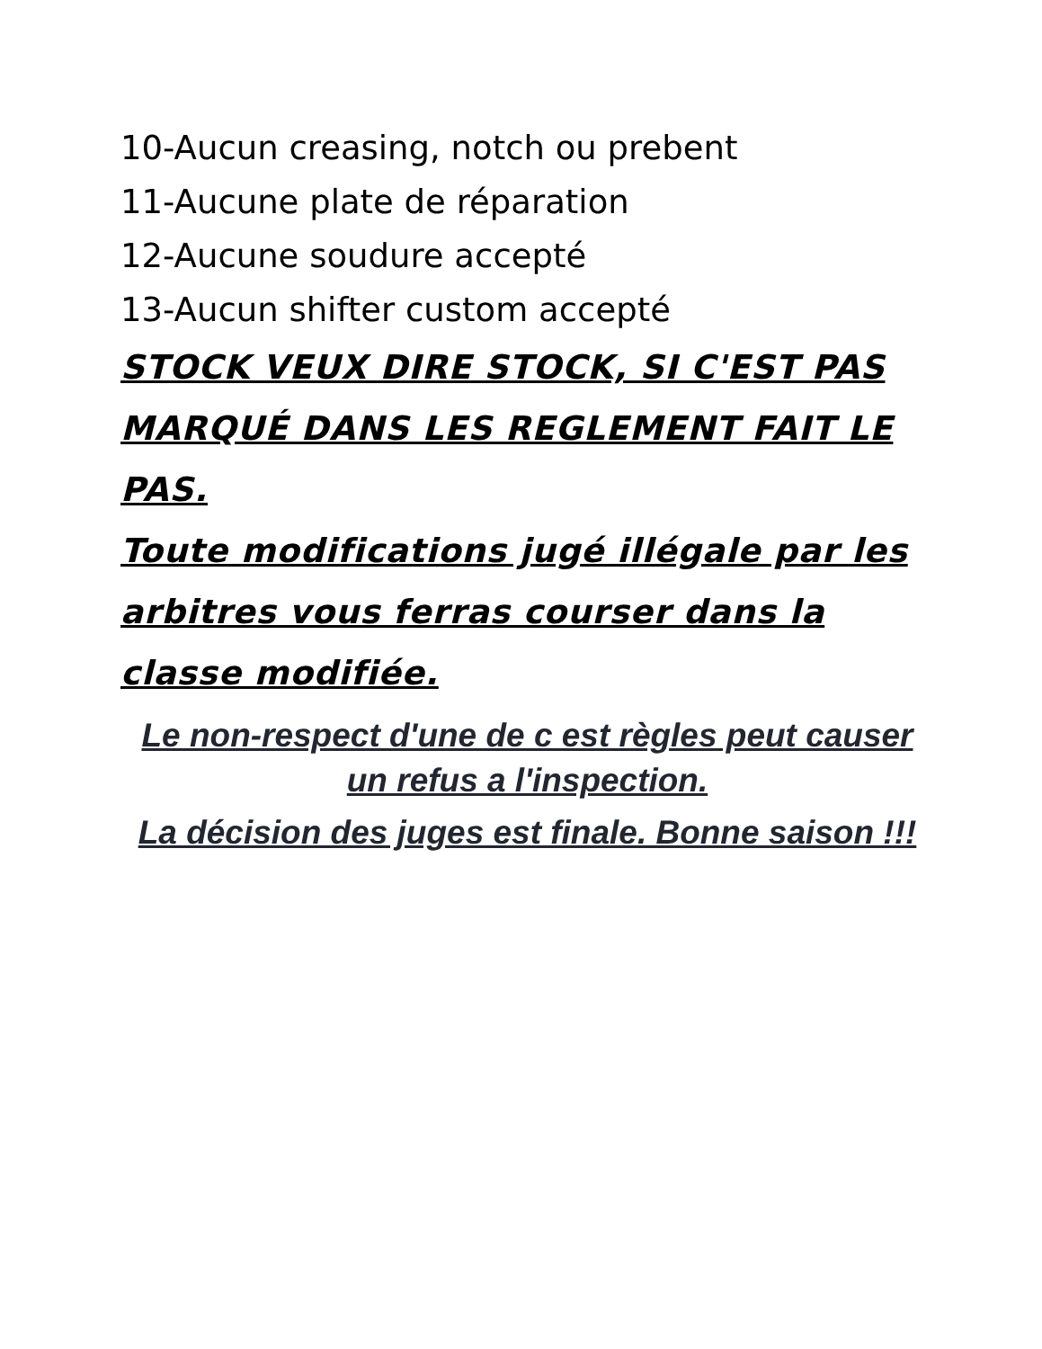10-Aucun creasing, notch ou prebent
11-Aucune plate de réparation
12-Aucune soudure accepté
13-Aucun shifter custom accepté
STOCK VEUX DIRE STOCK, SI C'EST PAS MARQUÉ DANS LES REGLEMENT FAIT LE PAS.
Toute modifications jugé illégale par les arbitres vous ferras courser dans la classe modifiée.
Le non-respect d'une de c est règles peut causer un refus a l'inspection.
La décision des juges est finale. Bonne saison !!!